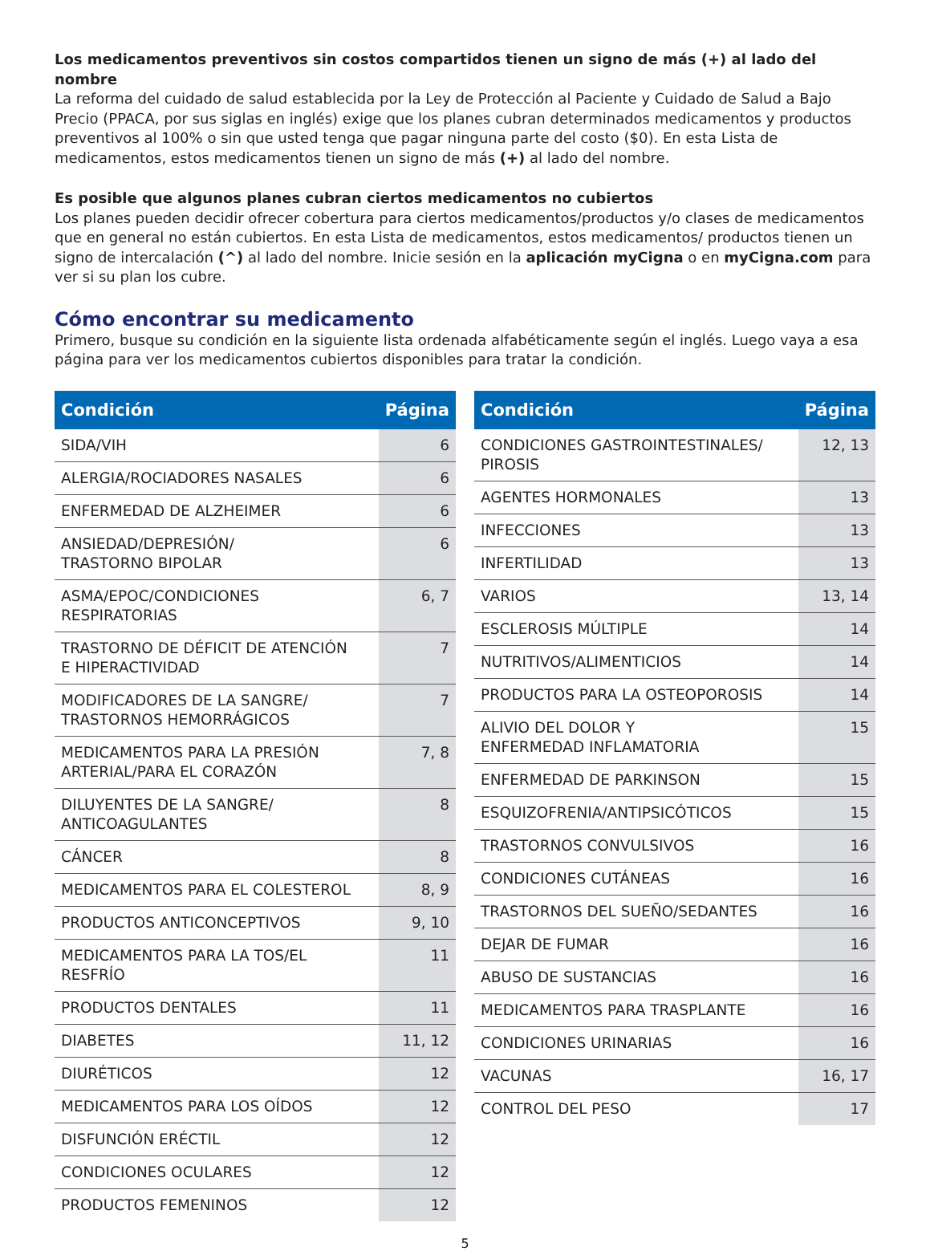Los medicamentos preventivos sin costos compartidos tienen un signo de más (+) al lado del nombre
La reforma del cuidado de salud establecida por la Ley de Protección al Paciente y Cuidado de Salud a Bajo Precio (PPACA, por sus siglas en inglés) exige que los planes cubran determinados medicamentos y productos preventivos al 100% o sin que usted tenga que pagar ninguna parte del costo ($0). En esta Lista de medicamentos, estos medicamentos tienen un signo de más (+) al lado del nombre.
Es posible que algunos planes cubran ciertos medicamentos no cubiertos
Los planes pueden decidir ofrecer cobertura para ciertos medicamentos/productos y/o clases de medicamentos que en general no están cubiertos. En esta Lista de medicamentos, estos medicamentos/ productos tienen un signo de intercalación (^) al lado del nombre. Inicie sesión en la aplicación myCigna o en myCigna.com para ver si su plan los cubre.
Cómo encontrar su medicamento
Primero, busque su condición en la siguiente lista ordenada alfabéticamente según el inglés. Luego vaya a esa página para ver los medicamentos cubiertos disponibles para tratar la condición.
| Condición | Página |
| --- | --- |
| SIDA/VIH | 6 |
| ALERGIA/ROCIADORES NASALES | 6 |
| ENFERMEDAD DE ALZHEIMER | 6 |
| ANSIEDAD/DEPRESIÓN/ TRASTORNO BIPOLAR | 6 |
| ASMA/EPOC/CONDICIONES RESPIRATORIAS | 6, 7 |
| TRASTORNO DE DÉFICIT DE ATENCIÓN E HIPERACTIVIDAD | 7 |
| MODIFICADORES DE LA SANGRE/ TRASTORNOS HEMORRÁGICOS | 7 |
| MEDICAMENTOS PARA LA PRESIÓN ARTERIAL/PARA EL CORAZÓN | 7, 8 |
| DILUYENTES DE LA SANGRE/ ANTICOAGULANTES | 8 |
| CÁNCER | 8 |
| MEDICAMENTOS PARA EL COLESTEROL | 8, 9 |
| PRODUCTOS ANTICONCEPTIVOS | 9, 10 |
| MEDICAMENTOS PARA LA TOS/EL RESFRÍO | 11 |
| PRODUCTOS DENTALES | 11 |
| DIABETES | 11, 12 |
| DIURÉTICOS | 12 |
| MEDICAMENTOS PARA LOS OÍDOS | 12 |
| DISFUNCIÓN ERÉCTIL | 12 |
| CONDICIONES OCULARES | 12 |
| PRODUCTOS FEMENINOS | 12 |
| Condición | Página |
| --- | --- |
| CONDICIONES GASTROINTESTINALES/ PIROSIS | 12, 13 |
| AGENTES HORMONALES | 13 |
| INFECCIONES | 13 |
| INFERTILIDAD | 13 |
| VARIOS | 13, 14 |
| ESCLEROSIS MÚLTIPLE | 14 |
| NUTRITIVOS/ALIMENTICIOS | 14 |
| PRODUCTOS PARA LA OSTEOPOROSIS | 14 |
| ALIVIO DEL DOLOR Y ENFERMEDAD INFLAMATORIA | 15 |
| ENFERMEDAD DE PARKINSON | 15 |
| ESQUIZOFRENIA/ANTIPSICÓTICOS | 15 |
| TRASTORNOS CONVULSIVOS | 16 |
| CONDICIONES CUTÁNEAS | 16 |
| TRASTORNOS DEL SUEÑO/SEDANTES | 16 |
| DEJAR DE FUMAR | 16 |
| ABUSO DE SUSTANCIAS | 16 |
| MEDICAMENTOS PARA TRASPLANTE | 16 |
| CONDICIONES URINARIAS | 16 |
| VACUNAS | 16, 17 |
| CONTROL DEL PESO | 17 |
5